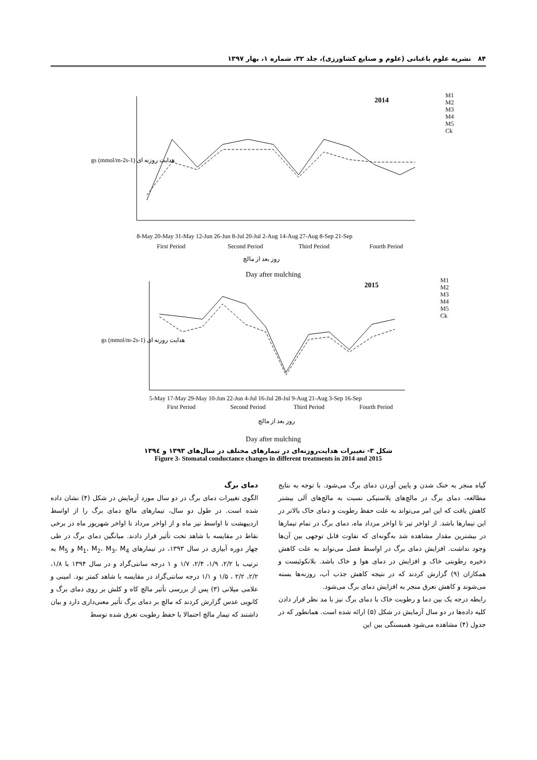۸۴ نشریه علوم باغبانی (علوم و صنایع کشاورزی)، جلد ۳۲، شماره ۱، بهار ۱۳۹۷
2014
M1
M2
M3
M4
M5
Ck
8-May 20-May 31-May 12-Jun 26-Jun 8-Jul 20-Jul 2-Aug 14-Aug 27-Aug 8-Sep 21-Sep
First Period
Second Period
Third Period
Fourth Period
gs (mmol/m-2s-1) هدایت روزنه ای
روز بعد از مالچ
Day after mulching
2015
M1
M2
M3
M4
M5
Ck
5-May 17-May 29-May 10-Jun 22-Jun 4-Jul 16-Jul 28-Jul 9-Aug 21-Aug 3-Sep 16-Sep
First Period
Second Period
Third Period
Fourth Period
gs (mmol/m-2s-1) هدایت روزنه ای
روز بعد از مالچ
Day after mulching
شکل ۳- تغییرات هدایت‌روزنه‌ای در تیمارهای مختلف در سال‌های ۱۳۹۳ و ۱۳۹٤
Figure 3- Stomatal conductance changes in different treatments in 2014 and 2015
دمای برگ
الگوی تغییرات دمای برگ در دو سال مورد آزمایش در شکل (۴) نشان داده شده است. در طول دو سال، تیمارهای مالچ دمای برگ را از اواسط اردیبهشت تا اواسط تیر ماه و از اواخر مرداد تا اواخر شهریور ماه در برخی نقاط در مقایسه با شاهد تحت تأثیر قرار دادند. میانگین دمای برگ در طی چهار دوره آبیاری در سال ۱۳۹۳، در تیمارهای M<sub>1</sub>، M<sub>2</sub>، M<sub>3</sub>، M<sub>4</sub> و M<sub>5</sub> به ترتیب با ۲/۲، ۱/۹، ۲/۴، ۱/۷ و ۱ درجه سانتی‌گراد و در سال ۱۳۹۴ با ۱/۸، ۲/۲، ۲/۲ ، ۱/۵ و ۱/۱ درجه سانتی‌گراد در مقایسه با شاهد کمتر بود. امینی و علامی میلانی (۳) پس از بررسی تأثیر مالچ کاه و کلش بر روی دمای برگ و کانوپی عدس گزارش کردند که مالچ بر دمای برگ تأثیر معنی‌داری دارد و بیان داشتند که تیمار مالچ احتمالا با حفظ رطوبت تعرق شده توسط
گیاه منجر به خنک شدن و پایین آوردن دمای برگ می‌شود. با توجه به نتایج مطالعه، دمای برگ در مالچ‌های پلاستیکی نسبت به مالچ‌های آلی بیشتر کاهش یافت که این امر می‌تواند به علت حفظ رطوبت و دمای خاک بالاتر در این تیمارها باشد. از اواخر تیر تا اواخر مرداد ماه، دمای برگ در تمام تیمارها در بیشترین مقدار مشاهده شد به‌گونه‌ای که تفاوت قابل توجهی بین آن‌ها وجود نداشت. افزایش دمای برگ در اواسط فصل می‌تواند به علت کاهش ذخیره رطوبتی خاک و افزایش در دمای هوا و خاک باشد. بلانکوئیست و همکاران (۹) گزارش کردند که در نتیجه کاهش جذب آب، روزنه‌ها بسته می‌شوند و کاهش تعرق منجر به افزایش دمای برگ می‌شود.
رابطه درجه یک بین دما و رطوبت خاک با دمای برگ نیز با مد نظر قرار دادن کلیه داده‌ها در دو سال آزمایش در شکل (۵) ارائه شده است. همانطور که در جدول (۴) مشاهده می‌شود همبستگی بین این